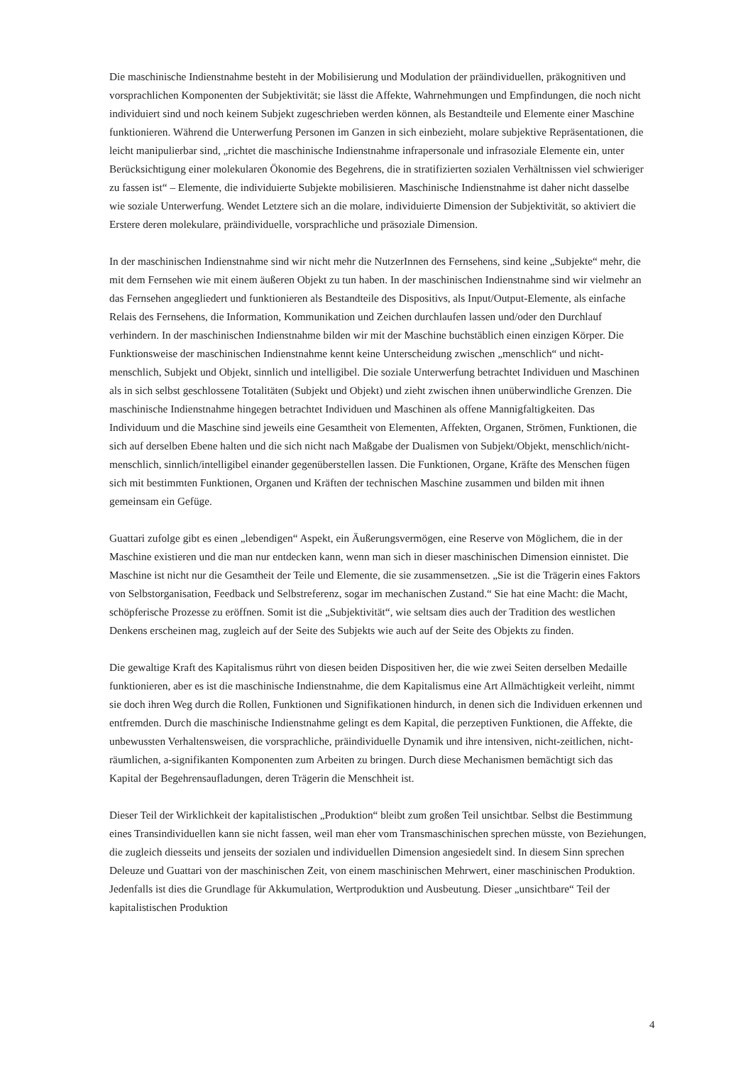Die maschinische Indienstnahme besteht in der Mobilisierung und Modulation der präindividuellen, präkognitiven und vorsprachlichen Komponenten der Subjektivität; sie lässt die Affekte, Wahrnehmungen und Empfindungen, die noch nicht individuiert sind und noch keinem Subjekt zugeschrieben werden können, als Bestandteile und Elemente einer Maschine funktionieren. Während die Unterwerfung Personen im Ganzen in sich einbezieht, molare subjektive Repräsentationen, die leicht manipulierbar sind, „richtet die maschinische Indienstnahme infrapersonale und infrasoziale Elemente ein, unter Berücksichtigung einer molekularen Ökonomie des Begehrens, die in stratifizierten sozialen Verhältnissen viel schwieriger zu fassen ist“ – Elemente, die individuierte Subjekte mobilisieren. Maschinische Indienstnahme ist daher nicht dasselbe wie soziale Unterwerfung. Wendet Letztere sich an die molare, individuierte Dimension der Subjektivität, so aktiviert die Erstere deren molekulare, präindividuelle, vorsprachliche und präsoziale Dimension.
In der maschinischen Indienstnahme sind wir nicht mehr die NutzerInnen des Fernsehens, sind keine „Subjekte“ mehr, die mit dem Fernsehen wie mit einem äußeren Objekt zu tun haben. In der maschinischen Indienstnahme sind wir vielmehr an das Fernsehen angegliedert und funktionieren als Bestandteile des Dispositivs, als Input/Output-Elemente, als einfache Relais des Fernsehens, die Information, Kommunikation und Zeichen durchlaufen lassen und/oder den Durchlauf verhindern. In der maschinischen Indienstnahme bilden wir mit der Maschine buchstäblich einen einzigen Körper. Die Funktionsweise der maschinischen Indienstnahme kennt keine Unterscheidung zwischen „menschlich“ und nicht-menschlich, Subjekt und Objekt, sinnlich und intelligibel. Die soziale Unterwerfung betrachtet Individuen und Maschinen als in sich selbst geschlossene Totalitäten (Subjekt und Objekt) und zieht zwischen ihnen unüberwindliche Grenzen. Die maschinische Indienstnahme hingegen betrachtet Individuen und Maschinen als offene Mannigfaltigkeiten. Das Individuum und die Maschine sind jeweils eine Gesamtheit von Elementen, Affekten, Organen, Strömen, Funktionen, die sich auf derselben Ebene halten und die sich nicht nach Maßgabe der Dualismen von Subjekt/Objekt, menschlich/nicht-menschlich, sinnlich/intelligibel einander gegenüberstellen lassen. Die Funktionen, Organe, Kräfte des Menschen fügen sich mit bestimmten Funktionen, Organen und Kräften der technischen Maschine zusammen und bilden mit ihnen gemeinsam ein Gefüge.
Guattari zufolge gibt es einen „lebendigen“ Aspekt, ein Äußerungsvermögen, eine Reserve von Möglichem, die in der Maschine existieren und die man nur entdecken kann, wenn man sich in dieser maschinischen Dimension einnistet. Die Maschine ist nicht nur die Gesamtheit der Teile und Elemente, die sie zusammensetzen. „Sie ist die Trägerin eines Faktors von Selbstorganisation, Feedback und Selbstreferenz, sogar im mechanischen Zustand.“ Sie hat eine Macht: die Macht, schöpferische Prozesse zu eröffnen. Somit ist die „Subjektivität“, wie seltsam dies auch der Tradition des westlichen Denkens erscheinen mag, zugleich auf der Seite des Subjekts wie auch auf der Seite des Objekts zu finden.
Die gewaltige Kraft des Kapitalismus rührt von diesen beiden Dispositiven her, die wie zwei Seiten derselben Medaille funktionieren, aber es ist die maschinische Indienstnahme, die dem Kapitalismus eine Art Allmächtigkeit verleiht, nimmt sie doch ihren Weg durch die Rollen, Funktionen und Signifikationen hindurch, in denen sich die Individuen erkennen und entfremden. Durch die maschinische Indienstnahme gelingt es dem Kapital, die perzeptiven Funktionen, die Affekte, die unbewussten Verhaltensweisen, die vorsprachliche, präindividuelle Dynamik und ihre intensiven, nicht-zeitlichen, nicht-räumlichen, a-signifikanten Komponenten zum Arbeiten zu bringen. Durch diese Mechanismen bemächtigt sich das Kapital der Begehrensaufladungen, deren Trägerin die Menschheit ist.
Dieser Teil der Wirklichkeit der kapitalistischen „Produktion“ bleibt zum großen Teil unsichtbar. Selbst die Bestimmung eines Transindividuellen kann sie nicht fassen, weil man eher vom Transmaschinischen sprechen müsste, von Beziehungen, die zugleich diesseits und jenseits der sozialen und individuellen Dimension angesiedelt sind. In diesem Sinn sprechen Deleuze und Guattari von der maschinischen Zeit, von einem maschinischen Mehrwert, einer maschinischen Produktion. Jedenfalls ist dies die Grundlage für Akkumulation, Wertproduktion und Ausbeutung. Dieser „unsichtbare“ Teil der kapitalistischen Produktion
4